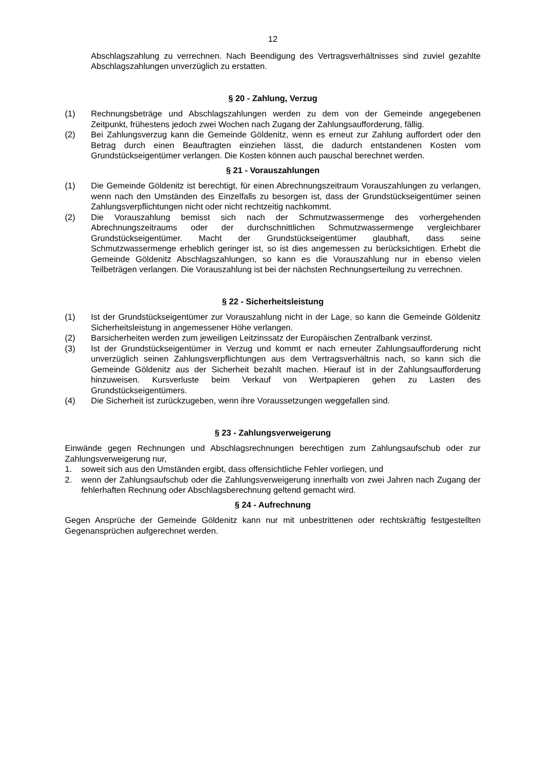12
Abschlagszahlung zu verrechnen. Nach Beendigung des Vertragsverhältnisses sind zuviel gezahlte Abschlagszahlungen unverzüglich zu erstatten.
§ 20 - Zahlung, Verzug
(1) Rechnungsbeträge und Abschlagszahlungen werden zu dem von der Gemeinde angegebenen Zeitpunkt, frühestens jedoch zwei Wochen nach Zugang der Zahlungsaufforderung, fällig.
(2) Bei Zahlungsverzug kann die Gemeinde Göldenitz, wenn es erneut zur Zahlung auffordert oder den Betrag durch einen Beauftragten einziehen lässt, die dadurch entstandenen Kosten vom Grundstückseigentümer verlangen. Die Kosten können auch pauschal berechnet werden.
§ 21 - Vorauszahlungen
(1) Die Gemeinde Göldenitz ist berechtigt, für einen Abrechnungszeitraum Vorauszahlungen zu verlangen, wenn nach den Umständen des Einzelfalls zu besorgen ist, dass der Grundstückseigentümer seinen Zahlungsverpflichtungen nicht oder nicht rechtzeitig nachkommt.
(2) Die Vorauszahlung bemisst sich nach der Schmutzwassermenge des vorhergehenden Abrechnungszeitraums oder der durchschnittlichen Schmutzwassermenge vergleichbarer Grundstückseigentümer. Macht der Grundstückseigentümer glaubhaft, dass seine Schmutzwassermenge erheblich geringer ist, so ist dies angemessen zu berücksichtigen. Erhebt die Gemeinde Göldenitz Abschlagszahlungen, so kann es die Vorauszahlung nur in ebenso vielen Teilbeträgen verlangen. Die Vorauszahlung ist bei der nächsten Rechnungserteilung zu verrechnen.
§ 22 - Sicherheitsleistung
(1) Ist der Grundstückseigentümer zur Vorauszahlung nicht in der Lage, so kann die Gemeinde Göldenitz Sicherheitsleistung in angemessener Höhe verlangen.
(2) Barsicherheiten werden zum jeweiligen Leitzinssatz der Europäischen Zentralbank verzinst.
(3) Ist der Grundstückseigentümer in Verzug und kommt er nach erneuter Zahlungsaufforderung nicht unverzüglich seinen Zahlungsverpflichtungen aus dem Vertragsverhältnis nach, so kann sich die Gemeinde Göldenitz aus der Sicherheit bezahlt machen. Hierauf ist in der Zahlungsaufforderung hinzuweisen. Kursverluste beim Verkauf von Wertpapieren gehen zu Lasten des Grundstückseigentümers.
(4) Die Sicherheit ist zurückzugeben, wenn ihre Voraussetzungen weggefallen sind.
§ 23 - Zahlungsverweigerung
Einwände gegen Rechnungen und Abschlagsrechnungen berechtigen zum Zahlungsaufschub oder zur Zahlungsverweigerung nur,
1. soweit sich aus den Umständen ergibt, dass offensichtliche Fehler vorliegen, und
2. wenn der Zahlungsaufschub oder die Zahlungsverweigerung innerhalb von zwei Jahren nach Zugang der fehlerhaften Rechnung oder Abschlagsberechnung geltend gemacht wird.
§ 24 - Aufrechnung
Gegen Ansprüche der Gemeinde Göldenitz kann nur mit unbestrittenen oder rechtskräftig festgestellten Gegenansprüchen aufgerechnet werden.